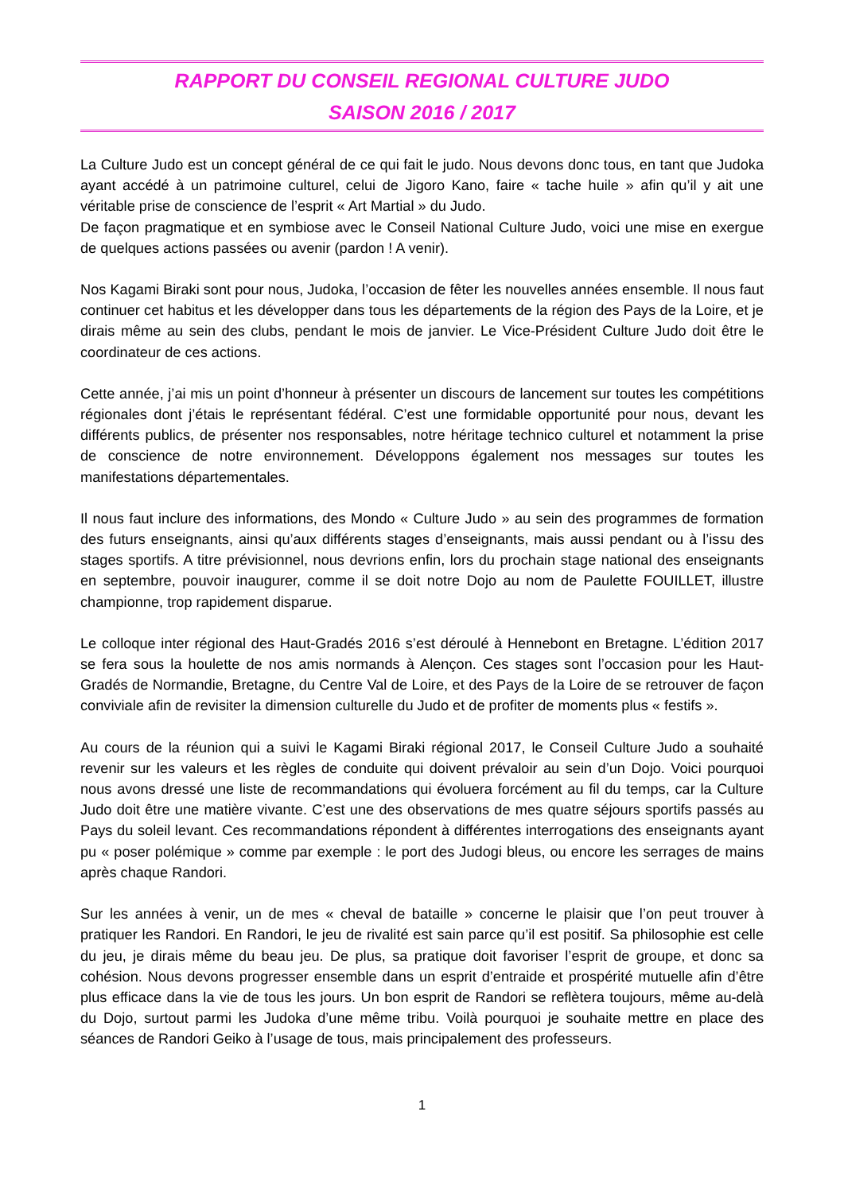RAPPORT DU CONSEIL REGIONAL CULTURE JUDO
SAISON 2016 / 2017
La Culture Judo est un concept général de ce qui fait le judo. Nous devons donc tous, en tant que Judoka ayant accédé à un patrimoine culturel, celui de Jigoro Kano, faire « tache huile » afin qu’il y ait une véritable prise de conscience de l’esprit « Art Martial » du Judo.
De façon pragmatique et en symbiose avec le Conseil National Culture Judo, voici une mise en exergue de quelques actions passées ou avenir (pardon ! A venir).
Nos Kagami Biraki sont pour nous, Judoka, l’occasion de fêter les nouvelles années ensemble. Il nous faut continuer cet habitus et les développer dans tous les départements de la région des Pays de la Loire, et je dirais même au sein des clubs, pendant le mois de janvier. Le Vice-Président Culture Judo doit être le coordinateur de ces actions.
Cette année, j’ai mis un point d’honneur à présenter un discours de lancement sur toutes les compétitions régionales dont j’étais le représentant fédéral. C’est une formidable opportunité pour nous, devant les différents publics, de présenter nos responsables, notre héritage technico culturel et notamment la prise de conscience de notre environnement. Développons également nos messages sur toutes les manifestations départementales.
Il nous faut inclure des informations, des Mondo « Culture Judo » au sein des programmes de formation des futurs enseignants, ainsi qu’aux différents stages d’enseignants, mais aussi pendant ou à l’issu des stages sportifs. A titre prévisionnel, nous devrions enfin, lors du prochain stage national des enseignants en septembre, pouvoir inaugurer, comme il se doit notre Dojo au nom de Paulette FOUILLET, illustre championne, trop rapidement disparue.
Le colloque inter régional des Haut-Gradés 2016 s’est déroulé à Hennebont en Bretagne. L’édition 2017 se fera sous la houlette de nos amis normands à Alençon. Ces stages sont l’occasion pour les Haut-Gradés de Normandie, Bretagne, du Centre Val de Loire, et des Pays de la Loire de se retrouver de façon conviviale afin de revisiter la dimension culturelle du Judo et de profiter de moments plus « festifs ».
Au cours de la réunion qui a suivi le Kagami Biraki régional 2017, le Conseil Culture Judo a souhaité revenir sur les valeurs et les règles de conduite qui doivent prévaloir au sein d’un Dojo. Voici pourquoi nous avons dressé une liste de recommandations qui évoluera forcément au fil du temps, car la Culture Judo doit être une matière vivante. C’est une des observations de mes quatre séjours sportifs passés au Pays du soleil levant. Ces recommandations répondent à différentes interrogations des enseignants ayant pu « poser polémique » comme par exemple : le port des Judogi bleus, ou encore les serrages de mains après chaque Randori.
Sur les années à venir, un de mes « cheval de bataille » concerne le plaisir que l’on peut trouver à pratiquer les Randori. En Randori, le jeu de rivalité est sain parce qu’il est positif. Sa philosophie est celle du jeu, je dirais même du beau jeu. De plus, sa pratique doit favoriser l’esprit de groupe, et donc sa cohésion. Nous devons progresser ensemble dans un esprit d’entraide et prospérité mutuelle afin d’être plus efficace dans la vie de tous les jours. Un bon esprit de Randori se reflètera toujours, même au-delà du Dojo, surtout parmi les Judoka d’une même tribu. Voilà pourquoi je souhaite mettre en place des séances de Randori Geiko à l’usage de tous, mais principalement des professeurs.
1